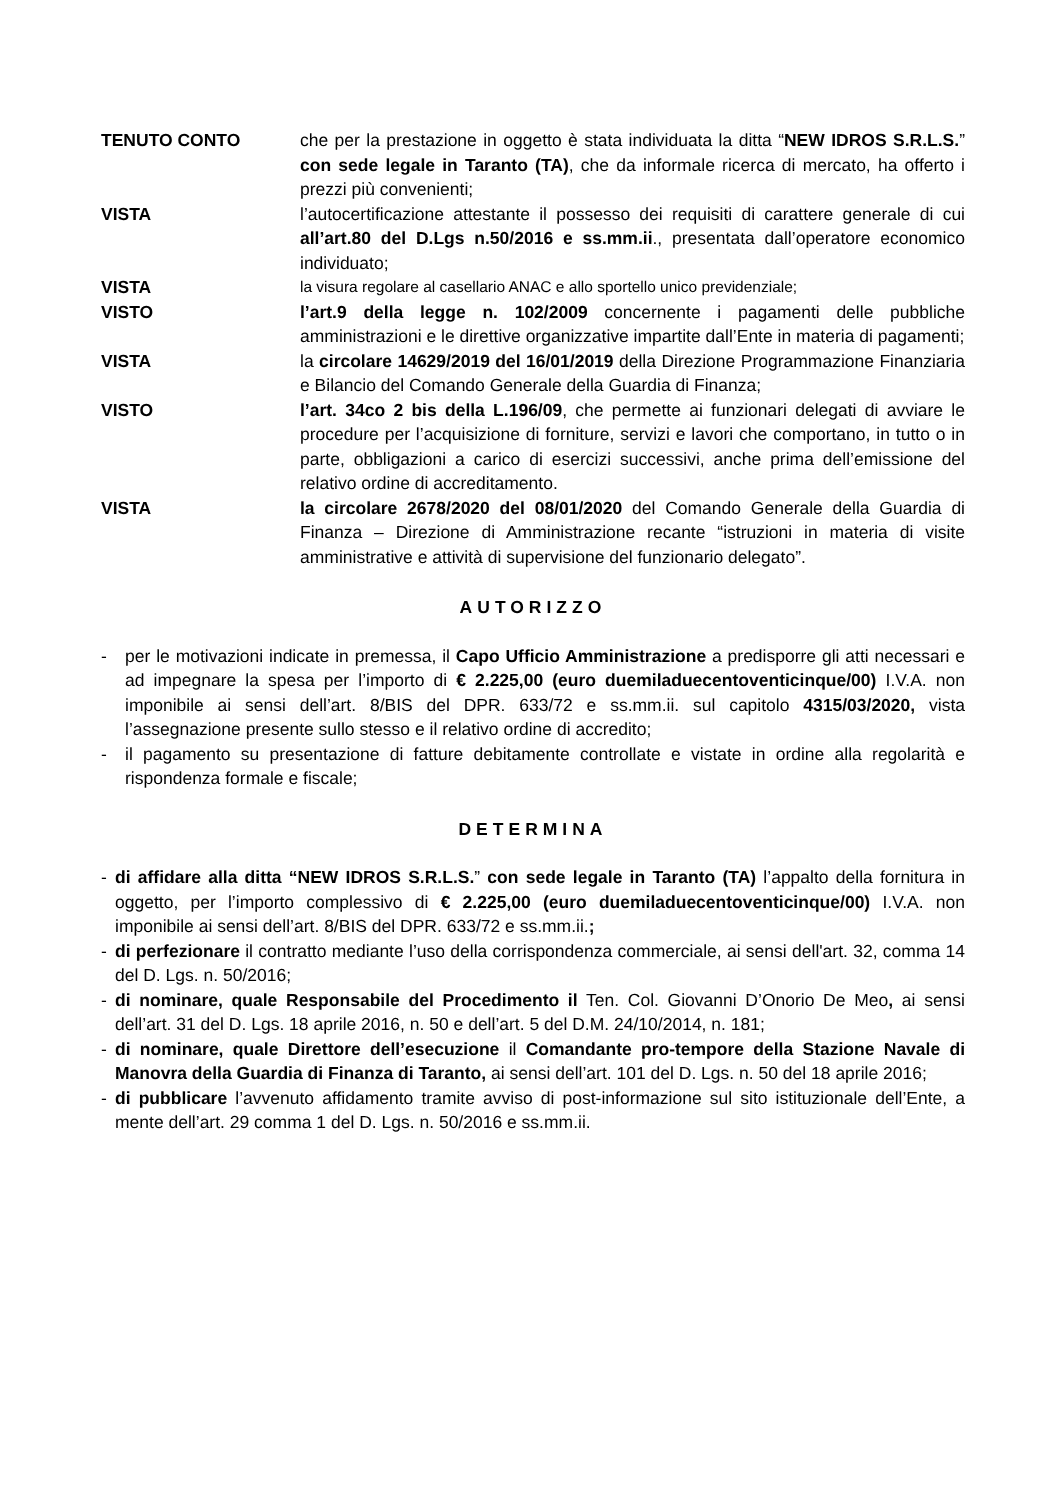TENUTO CONTO che per la prestazione in oggetto è stata individuata la ditta “NEW IDROS S.R.L.S.” con sede legale in Taranto (TA), che da informale ricerca di mercato, ha offerto i prezzi più convenienti;
VISTA l’autocertificazione attestante il possesso dei requisiti di carattere generale di cui all’art.80 del D.Lgs n.50/2016 e ss.mm.ii., presentata dall’operatore economico individuato;
VISTA la visura regolare al casellario ANAC e allo sportello unico previdenziale;
VISTO l’art.9 della legge n. 102/2009 concernente i pagamenti delle pubbliche amministrazioni e le direttive organizzative impartite dall’Ente in materia di pagamenti;
VISTA la circolare 14629/2019 del 16/01/2019 della Direzione Programmazione Finanziaria e Bilancio del Comando Generale della Guardia di Finanza;
VISTO l’art. 34co 2 bis della L.196/09, che permette ai funzionari delegati di avviare le procedure per l’acquisizione di forniture, servizi e lavori che comportano, in tutto o in parte, obbligazioni a carico di esercizi successivi, anche prima dell’emissione del relativo ordine di accreditamento.
VISTA la circolare 2678/2020 del 08/01/2020 del Comando Generale della Guardia di Finanza – Direzione di Amministrazione recante “istruzioni in materia di visite amministrative e attività di supervisione del funzionario delegato”.
AUTORIZZO
- per le motivazioni indicate in premessa, il Capo Ufficio Amministrazione a predisporre gli atti necessari e ad impegnare la spesa per l’importo di € 2.225,00 (euro duemiladuecentoventicinque/00) I.V.A. non imponibile ai sensi dell’art. 8/BIS del DPR. 633/72 e ss.mm.ii. sul capitolo 4315/03/2020, vista l’assegnazione presente sullo stesso e il relativo ordine di accredito;
- il pagamento su presentazione di fatture debitamente controllate e vistate in ordine alla regolarità e rispondenza formale e fiscale;
DETERMINA
- di affidare alla ditta “NEW IDROS S.R.L.S.” con sede legale in Taranto (TA) l’appalto della fornitura in oggetto, per l’importo complessivo di € 2.225,00 (euro duemiladuecentoventicinque/00) I.V.A. non imponibile ai sensi dell’art. 8/BIS del DPR. 633/72 e ss.mm.ii.;
- di perfezionare il contratto mediante l’uso della corrispondenza commerciale, ai sensi dell'art. 32, comma 14 del D. Lgs. n. 50/2016;
- di nominare, quale Responsabile del Procedimento il Ten. Col. Giovanni D’Onorio De Meo, ai sensi dell’art. 31 del D. Lgs. 18 aprile 2016, n. 50 e dell’art. 5 del D.M. 24/10/2014, n. 181;
- di nominare, quale Direttore dell’esecuzione il Comandante pro-tempore della Stazione Navale di Manovra della Guardia di Finanza di Taranto, ai sensi dell’art. 101 del D. Lgs. n. 50 del 18 aprile 2016;
- di pubblicare l’avvenuto affidamento tramite avviso di post-informazione sul sito istituzionale dell’Ente, a mente dell’art. 29 comma 1 del D. Lgs. n. 50/2016 e ss.mm.ii.